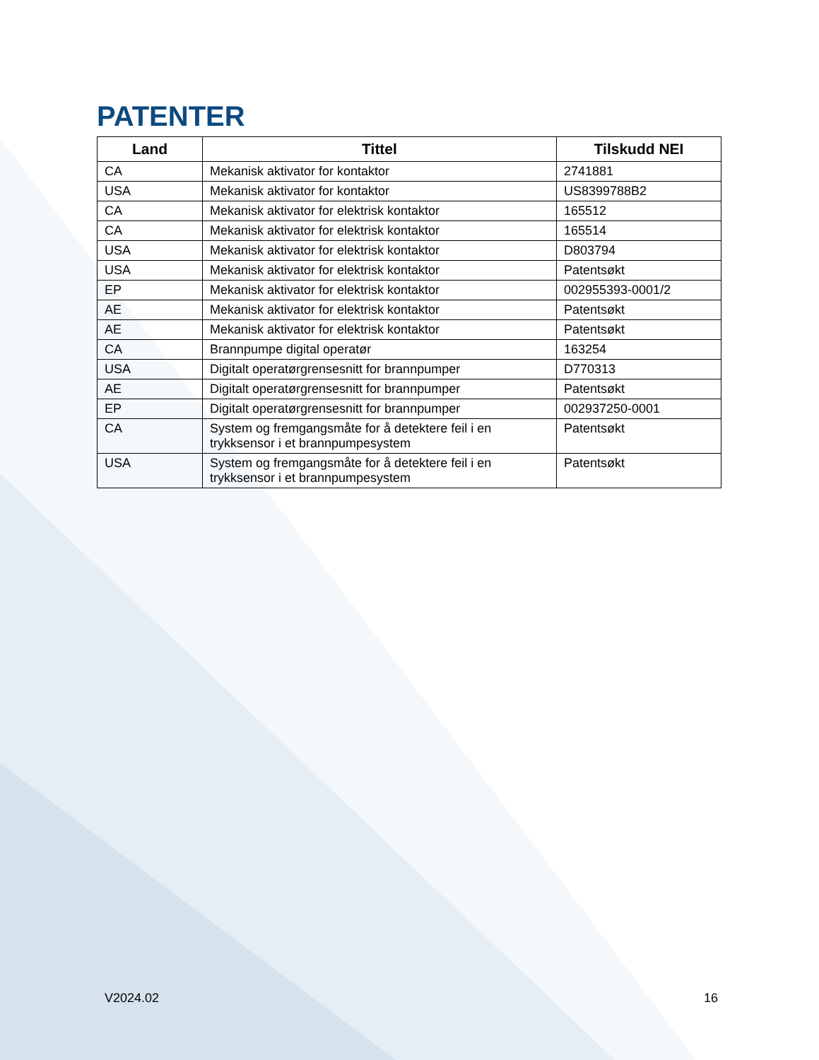PATENTER
| Land | Tittel | Tilskudd NEI |
| --- | --- | --- |
| CA | Mekanisk aktivator for kontaktor | 2741881 |
| USA | Mekanisk aktivator for kontaktor | US8399788B2 |
| CA | Mekanisk aktivator for elektrisk kontaktor | 165512 |
| CA | Mekanisk aktivator for elektrisk kontaktor | 165514 |
| USA | Mekanisk aktivator for elektrisk kontaktor | D803794 |
| USA | Mekanisk aktivator for elektrisk kontaktor | Patentsøkt |
| EP | Mekanisk aktivator for elektrisk kontaktor | 002955393-0001/2 |
| AE | Mekanisk aktivator for elektrisk kontaktor | Patentsøkt |
| AE | Mekanisk aktivator for elektrisk kontaktor | Patentsøkt |
| CA | Brannpumpe digital operatør | 163254 |
| USA | Digitalt operatørgrensesnitt for brannpumper | D770313 |
| AE | Digitalt operatørgrensesnitt for brannpumper | Patentsøkt |
| EP | Digitalt operatørgrensesnitt for brannpumper | 002937250-0001 |
| CA | System og fremgangsmåte for å detektere feil i en trykksensor i et brannpumpesystem | Patentsøkt |
| USA | System og fremgangsmåte for å detektere feil i en trykksensor i et brannpumpesystem | Patentsøkt |
V2024.02 16